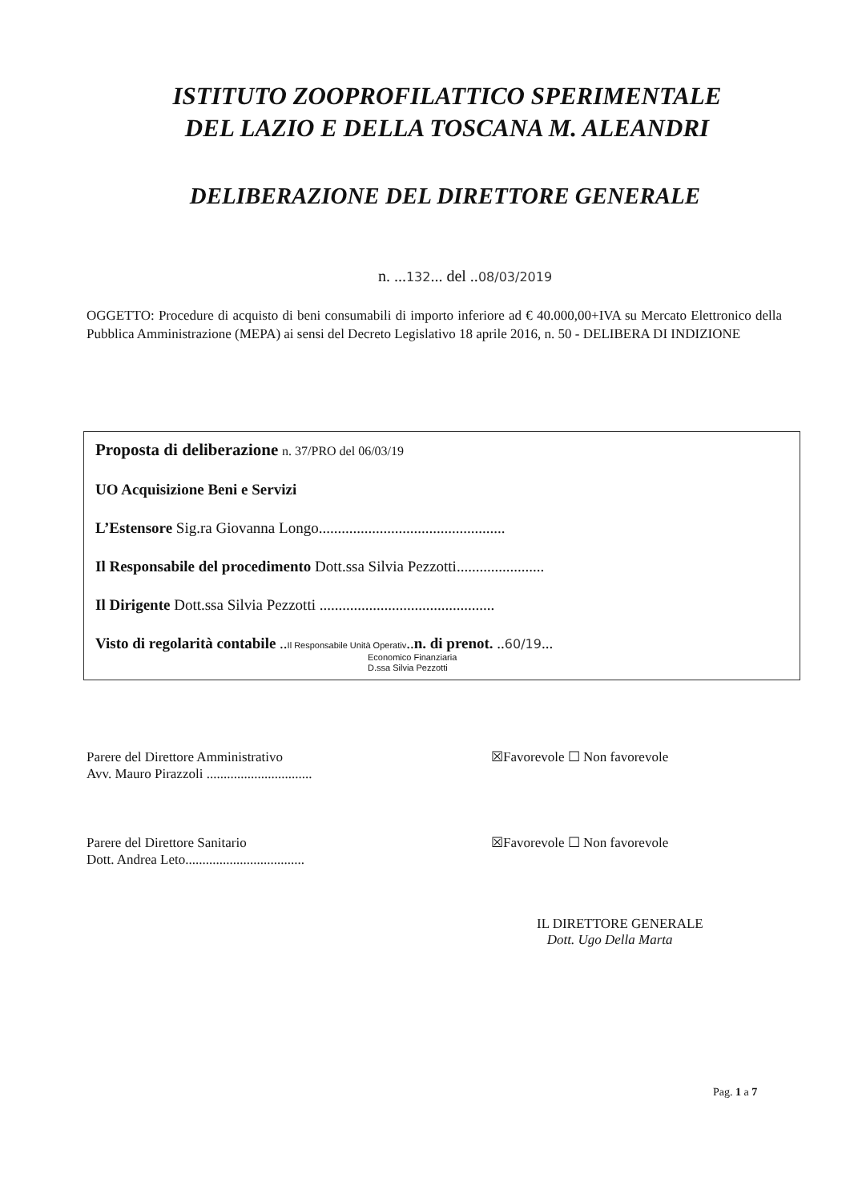ISTITUTO ZOOPROFILATTICO SPERIMENTALE
DEL LAZIO E DELLA TOSCANA M. ALEANDRI
DELIBERAZIONE DEL DIRETTORE GENERALE
n. ...132... del ..08/03/2019
OGGETTO: Procedure di acquisto di beni consumabili di importo inferiore ad € 40.000,00+IVA su Mercato Elettronico della Pubblica Amministrazione (MEPA) ai sensi del Decreto Legislativo 18 aprile 2016, n. 50 - DELIBERA DI INDIZIONE
Proposta di deliberazione n. 37/PRO del 06/03/19
UO Acquisizione Beni e Servizi
L’Estensore Sig.ra Giovanna Longo.................................................
Il Responsabile del procedimento Dott.ssa Silvia Pezzotti.......................
Il Dirigente Dott.ssa Silvia Pezzotti ..............................................
Visto di regolarità contabile ..Il Responsabile Unità Operativ..n. di prenot. ..60/19...
Economico Finanziaria
D.ssa Silvia Pezzotti
Parere del Direttore Amministrativo
Avv. Mauro Pirazzoli ...............................
☒Favorevole ☐ Non favorevole
Parere del Direttore Sanitario
Dott. Andrea Leto...................................
☒Favorevole ☐ Non favorevole
IL DIRETTORE GENERALE
Dott. Ugo Della Marta
Pag. 1 a 7